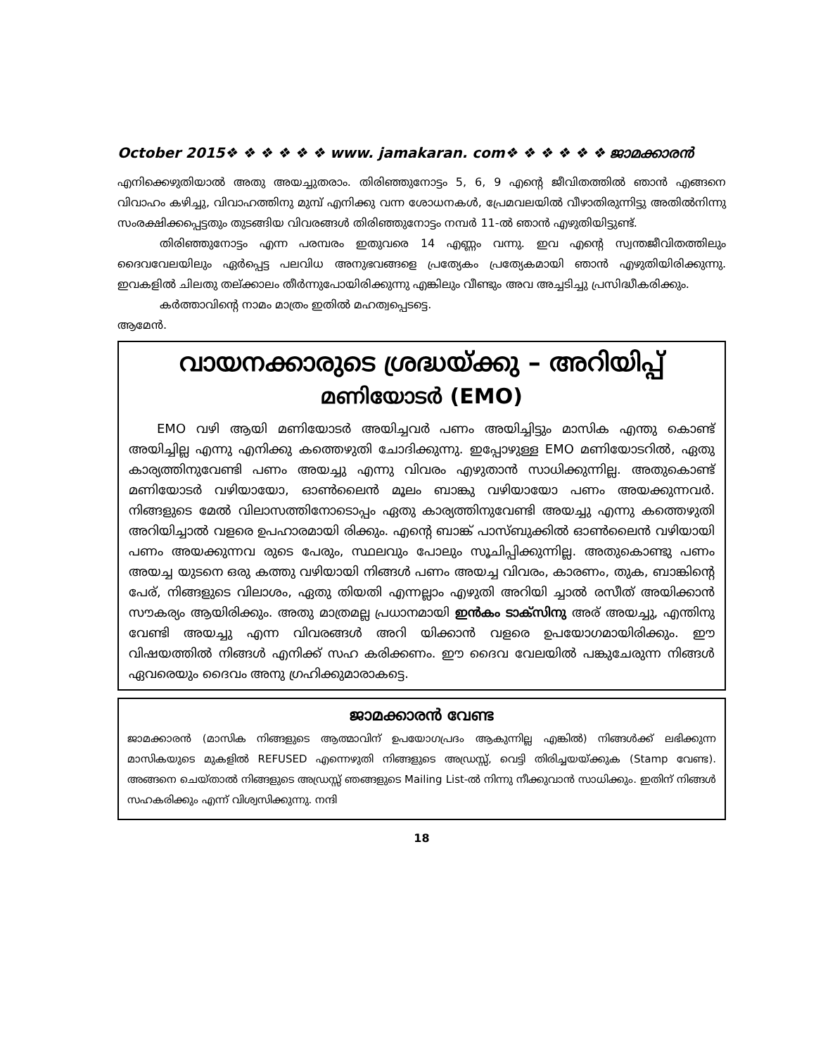October 2015❖ ❖ ❖ ❖ ❖ ❖ www. jamakaran. com❖ ❖ ❖ ❖ ❖ ❖ ജാമക്കാരൻ
എനിക്കെഴുതിയാൽ അതു അയച്ചുതരാം. തിരിഞ്ഞുനോട്ടം 5, 6, 9 എന്റെ ജീവിതത്തിൽ ഞാൻ എങ്ങനെ വിവാഹം കഴിച്ചു, വിവാഹത്തിനു മുമ്പ് എനിക്കു വന്ന ശോധനകൾ, പ്രേമവലയിൽ വീഴാതിരുന്നിട്ടു അതിൽനിന്നു സംരക്ഷിക്കപ്പെട്ടതും തുടങ്ങിയ വിവരങ്ങൾ തിരിഞ്ഞുനോട്ടം നമ്പർ 11-ൽ ഞാൻ എഴുതിയിട്ടുണ്ട്.
തിരിഞ്ഞുനോട്ടം എന്ന പരമ്പരം ഇതുവരെ 14 എണ്ണം വന്നു. ഇവ എന്റെ സ്വന്തജീവിതത്തിലും ദൈവവേലയിലും ഏർപ്പെട്ട പലവിധ അനുഭവങ്ങളെ പ്രത്യേകം പ്രത്യേകമായി ഞാൻ എഴുതിയിരിക്കുന്നു. ഇവകളിൽ ചിലതു തല്ക്കാലം തീർന്നുപോയിരിക്കുന്നു എങ്കിലും വീണ്ടും അവ അച്ചടിച്ചു പ്രസിദ്ധീകരിക്കും.
കർത്താവിന്റെ നാമം മാത്രം ഇതിൽ മഹത്വപ്പെടട്ടെ.
ആമേൻ.
വായനക്കാരുടെ ശ്രദ്ധയ്ക്കു – അറിയിപ്പ്
മണിയോടർ (EMO)
EMO വഴി ആയി മണിയോടർ അയിച്ചവർ പണം അയിച്ചിട്ടും മാസിക എന്തു കൊണ്ട് അയിച്ചില്ല എന്നു എനിക്കു കത്തെഴുതി ചോദിക്കുന്നു. ഇപ്പോഴുള്ള EMO മണിയോടറിൽ, ഏതു കാര്യത്തിനുവേണ്ടി പണം അയച്ചു എന്നു വിവരം എഴുതാൻ സാധിക്കുന്നില്ല. അതുകൊണ്ട് മണിയോടർ വഴിയായോ, ഓൺലൈൻ മൂലം ബാങ്കു വഴിയായോ പണം അയക്കുന്നവർ. നിങ്ങളുടെ മേൽ വിലാസത്തിനോടൊപ്പം ഏതു കാര്യത്തിനുവേണ്ടി അയച്ചു എന്നു കത്തെഴുതി അറിയിച്ചാൽ വളരെ ഉപഹാരമായി രിക്കും. എന്റെ ബാങ്ക് പാസ്ബുക്കിൽ ഓൺലൈൻ വഴിയായി പണം അയക്കുന്നവ രുടെ പേരും, സ്ഥലവും പോലും സൂചിപ്പിക്കുന്നില്ല. അതുകൊണ്ടു പണം അയച്ച യുടനെ ഒരു കത്തു വഴിയായി നിങ്ങൾ പണം അയച്ച വിവരം, കാരണം, തുക, ബാങ്കിന്റെ പേര്, നിങ്ങളുടെ വിലാശം, ഏതു തിയതി എന്നല്ലാം എഴുതി അറിയി ച്ചാൽ രസീത് അയിക്കാൻ സൗകര്യം ആയിരിക്കും. അതു മാത്രമല്ല പ്രധാനമായി ഇൻകം ടാക്സിനു അര് അയച്ചു, എന്തിനു വേണ്ടി അയച്ചു എന്ന വിവരങ്ങൾ അറി യിക്കാൻ വളരെ ഉപയോഗമായിരിക്കും. ഈ വിഷയത്തിൽ നിങ്ങൾ എനിക്ക് സഹ കരിക്കണം. ഈ ദൈവ വേലയിൽ പങ്കുചേരുന്ന നിങ്ങൾ ഏവരെയും ദൈവം അനു ഗ്രഹിക്കുമാരാകട്ടെ.
ജാമക്കാരൻ വേണ്ട
ജാമക്കാരൻ (മാസിക നിങ്ങളുടെ ആത്മാവിന് ഉപയോഗപ്രദം ആകുന്നില്ല എങ്കിൽ) നിങ്ങൾക്ക് ലഭിക്കുന്ന മാസികയുടെ മുകളിൽ REFUSED എന്നെഴുതി നിങ്ങളുടെ അഡ്രസ്സ്, വെട്ടി തിരിച്ചയയ്ക്കുക (Stamp വേണ്ട). അങ്ങനെ ചെയ്താൽ നിങ്ങളുടെ അഡ്രസ്സ് ഞങ്ങളുടെ Mailing List-ൽ നിന്നു നീക്കുവാൻ സാധിക്കും. ഇതിന് നിങ്ങൾ സഹകരിക്കും എന്ന് വിശ്വസിക്കുന്നു. നന്ദി
18